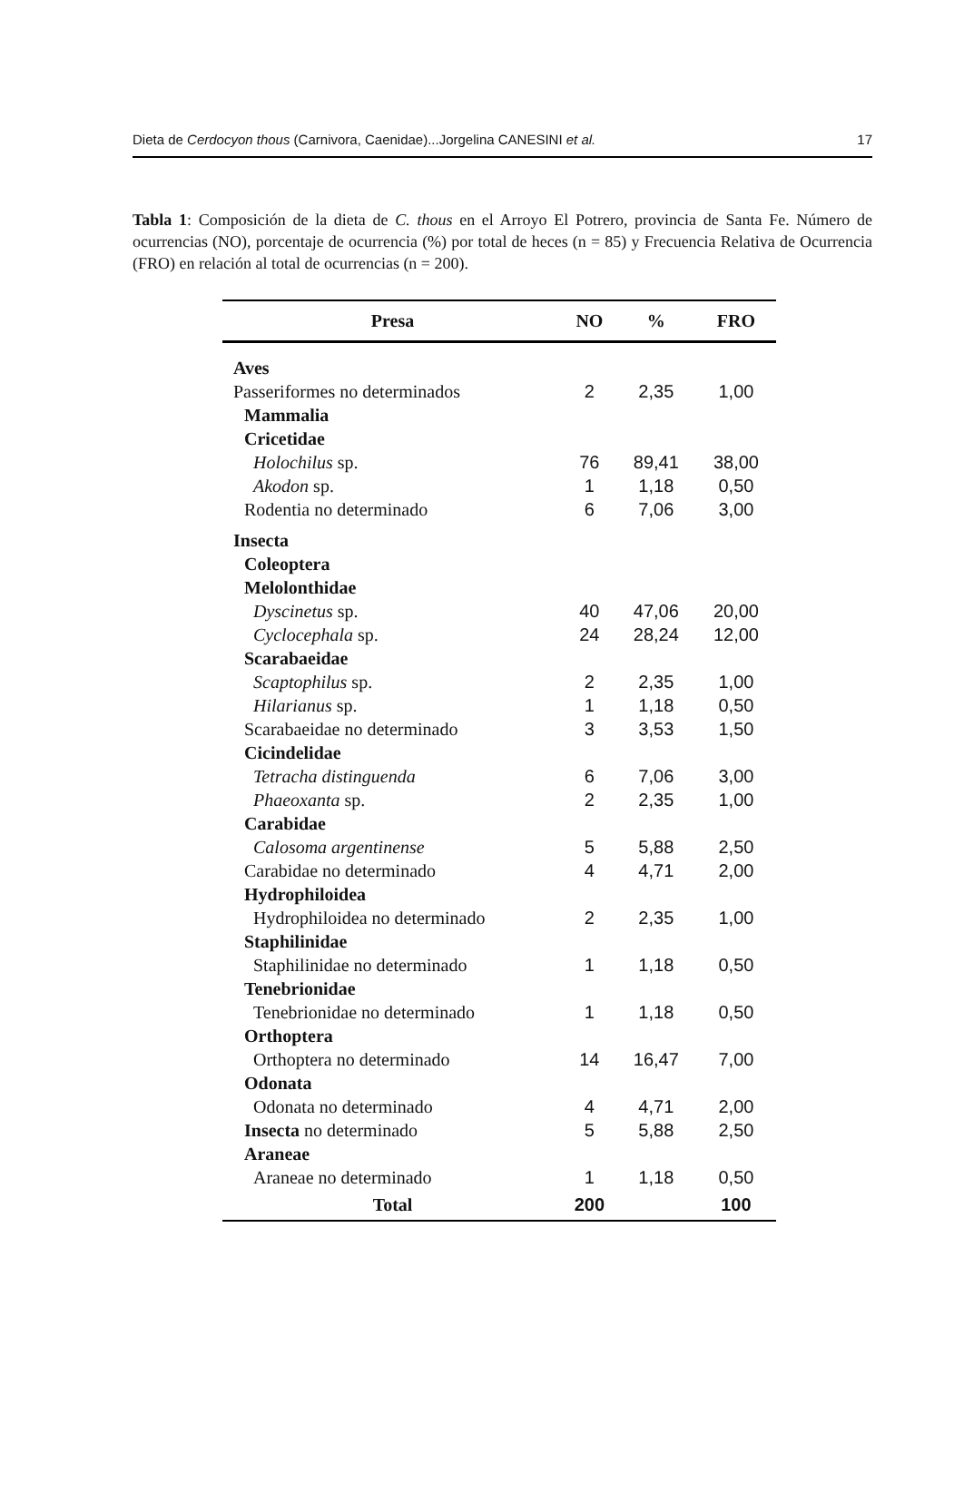Dieta de Cerdocyon thous (Carnivora, Caenidae)...Jorgelina CANESINI et al. 17
Tabla 1: Composición de la dieta de C. thous en el Arroyo El Potrero, provincia de Santa Fe. Número de ocurrencias (NO), porcentaje de ocurrencia (%) por total de heces (n = 85) y Frecuencia Relativa de Ocurrencia (FRO) en relación al total de ocurrencias (n = 200).
| Presa | NO | % | FRO |
| --- | --- | --- | --- |
| Aves | | | |
| Passeriformes no determinados | 2 | 2,35 | 1,00 |
| Mammalia | | | |
| Cricetidae | | | |
| Holochilus sp. | 76 | 89,41 | 38,00 |
| Akodon sp. | 1 | 1,18 | 0,50 |
| Rodentia no determinado | 6 | 7,06 | 3,00 |
| Insecta | | | |
| Coleoptera | | | |
| Melolonthidae | | | |
| Dyscinetus sp. | 40 | 47,06 | 20,00 |
| Cyclocephala sp. | 24 | 28,24 | 12,00 |
| Scarabaeidae | | | |
| Scaptophilus sp. | 2 | 2,35 | 1,00 |
| Hilarianus sp. | 1 | 1,18 | 0,50 |
| Scarabaeidae no determinado | 3 | 3,53 | 1,50 |
| Cicindelidae | | | |
| Tetracha distinguenda | 6 | 7,06 | 3,00 |
| Phaeoxanta sp. | 2 | 2,35 | 1,00 |
| Carabidae | | | |
| Calosoma argentinense | 5 | 5,88 | 2,50 |
| Carabidae no determinado | 4 | 4,71 | 2,00 |
| Hydrophiloidea | | | |
| Hydrophiloidea no determinado | 2 | 2,35 | 1,00 |
| Staphilinidae | | | |
| Staphilinidae no determinado | 1 | 1,18 | 0,50 |
| Tenebrionidae | | | |
| Tenebrionidae no determinado | 1 | 1,18 | 0,50 |
| Orthoptera | | | |
| Orthoptera no determinado | 14 | 16,47 | 7,00 |
| Odonata | | | |
| Odonata no determinado | 4 | 4,71 | 2,00 |
| Insecta no determinado | 5 | 5,88 | 2,50 |
| Araneae | | | |
| Araneae no determinado | 1 | 1,18 | 0,50 |
| Total | 200 | | 100 |